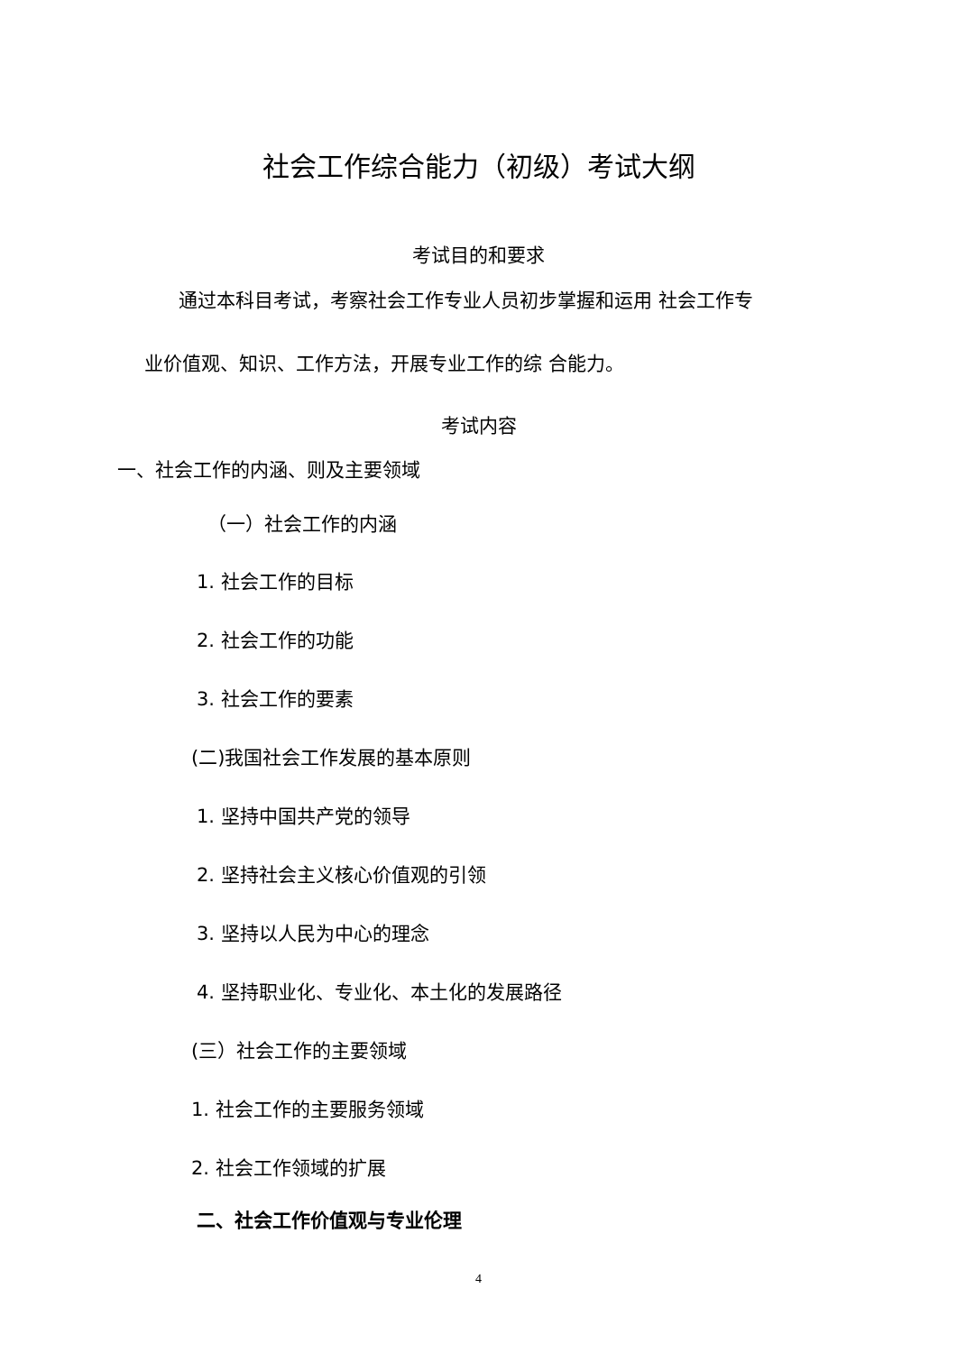社会工作综合能力（初级）考试大纲
考试目的和要求
通过本科目考试，考察社会工作专业人员初步掌握和运用 社会工作专
业价值观、知识、工作方法，开展专业工作的综 合能力。
考试内容
一、社会工作的内涵、则及主要领域
（一）社会工作的内涵
1. 社会工作的目标
2. 社会工作的功能
3. 社会工作的要素
(二)我国社会工作发展的基本原则
1. 坚持中国共产党的领导
2. 坚持社会主义核心价值观的引领
3. 坚持以人民为中心的理念
4. 坚持职业化、专业化、本土化的发展路径
(三）社会工作的主要领域
1. 社会工作的主要服务领域
2. 社会工作领域的扩展
二、社会工作价值观与专业伦理
4